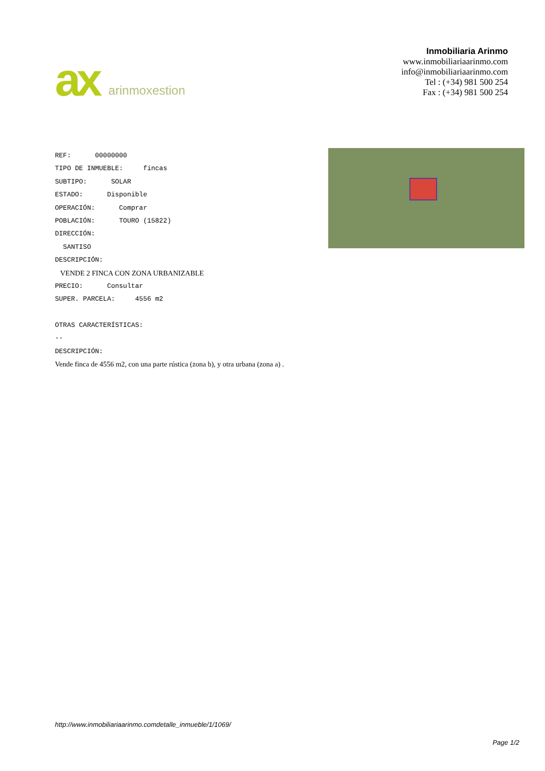ax arinmoxestion
Inmobiliaria Arinmo
www.inmobiliariaarinmo.com
info@inmobiliariaarinmo.com
Tel : (+34) 981 500 254
Fax : (+34) 981 500 254
REF: 00000000
TIPO DE INMUEBLE: fincas
SUBTIPO: SOLAR
ESTADO: Disponible
OPERACIÓN: Comprar
POBLACIÓN: TOURO (15822)
DIRECCIÓN:
SANTISO
DESCRIPCIÓN:
VENDE 2 FINCA CON ZONA URBANIZABLE
PRECIO: Consultar
SUPER. PARCELA: 4556 m2
OTRAS CARACTERÍSTICAS:
--
DESCRIPCIÓN:
Vende finca de 4556 m2, con una parte rústica (zona b), y otra urbana (zona a) .
http://www.inmobiliariaarinmo.comdetalle_inmueble/1/1069/
Page 1/2